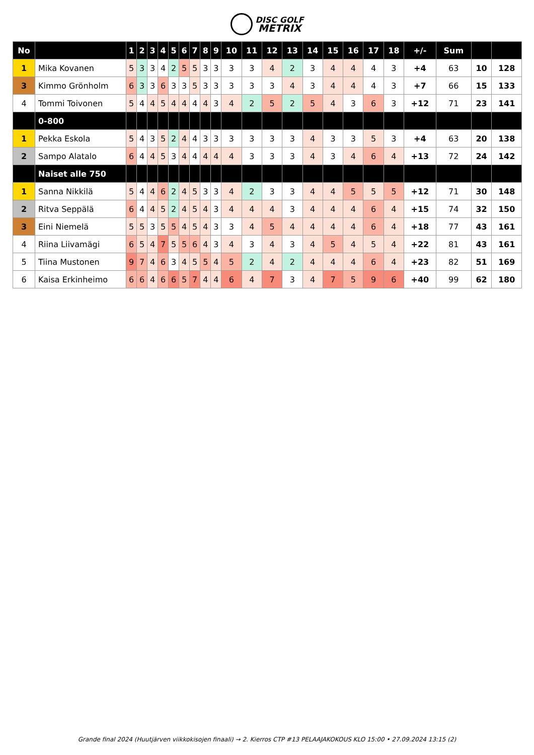DISC GOLF
METRIX
| No | | 1 | 2 | 3 | 4 | 5 | 6 | 7 | 8 | 9 | 10 | 11 | 12 | 13 | 14 | 15 | 16 | 17 | 18 | +/- | Sum | | |
| --- | --- | --- | --- | --- | --- | --- | --- | --- | --- | --- | --- | --- | --- | --- | --- | --- | --- | --- | --- | --- | --- | --- | --- |
| 1 | Mika Kovanen | 5 | 3 | 3 | 4 | 2 | 5 | 5 | 3 | 3 | 3 | 3 | 4 | 2 | 3 | 4 | 4 | 4 | 3 | +4 | 63 | 10 | 128 |
| 3 | Kimmo Grönholm | 6 | 3 | 3 | 6 | 3 | 3 | 5 | 3 | 3 | 3 | 3 | 3 | 4 | 3 | 4 | 4 | 4 | 3 | +7 | 66 | 15 | 133 |
| 4 | Tommi Toivonen | 5 | 4 | 4 | 5 | 4 | 4 | 4 | 4 | 3 | 4 | 2 | 5 | 2 | 5 | 4 | 3 | 6 | 3 | +12 | 71 | 23 | 141 |
| | 0-800 | | | | | | | | | | | | | | | | | | | | | | |
| 1 | Pekka Eskola | 5 | 4 | 3 | 5 | 2 | 4 | 4 | 3 | 3 | 3 | 3 | 3 | 3 | 4 | 3 | 3 | 5 | 3 | +4 | 63 | 20 | 138 |
| 2 | Sampo Alatalo | 6 | 4 | 4 | 5 | 3 | 4 | 4 | 4 | 4 | 4 | 3 | 3 | 3 | 4 | 3 | 4 | 6 | 4 | +13 | 72 | 24 | 142 |
| | Naiset alle 750 | | | | | | | | | | | | | | | | | | | | | | |
| 1 | Sanna Nikkilä | 5 | 4 | 4 | 6 | 2 | 4 | 5 | 3 | 3 | 4 | 2 | 3 | 3 | 4 | 4 | 5 | 5 | 5 | +12 | 71 | 30 | 148 |
| 2 | Ritva Seppälä | 6 | 4 | 4 | 5 | 2 | 4 | 5 | 4 | 3 | 4 | 4 | 4 | 3 | 4 | 4 | 4 | 6 | 4 | +15 | 74 | 32 | 150 |
| 3 | Eini Niemelä | 5 | 5 | 3 | 5 | 5 | 4 | 5 | 4 | 3 | 3 | 4 | 5 | 4 | 4 | 4 | 4 | 6 | 4 | +18 | 77 | 43 | 161 |
| 4 | Riina Liivamägi | 6 | 5 | 4 | 7 | 5 | 5 | 6 | 4 | 3 | 4 | 3 | 4 | 3 | 4 | 5 | 4 | 5 | 4 | +22 | 81 | 43 | 161 |
| 5 | Tiina Mustonen | 9 | 7 | 4 | 6 | 3 | 4 | 5 | 5 | 4 | 5 | 2 | 4 | 2 | 4 | 4 | 4 | 6 | 4 | +23 | 82 | 51 | 169 |
| 6 | Kaisa Erkinheimo | 6 | 6 | 4 | 6 | 6 | 5 | 7 | 4 | 4 | 6 | 4 | 7 | 3 | 4 | 7 | 5 | 9 | 6 | +40 | 99 | 62 | 180 |
Grande final 2024 (Huutjärven viikkokisojen finaali) → 2. Kierros CTP #13 PELAAJAKOKOUS KLO 15:00 • 27.09.2024 13:15 (2)